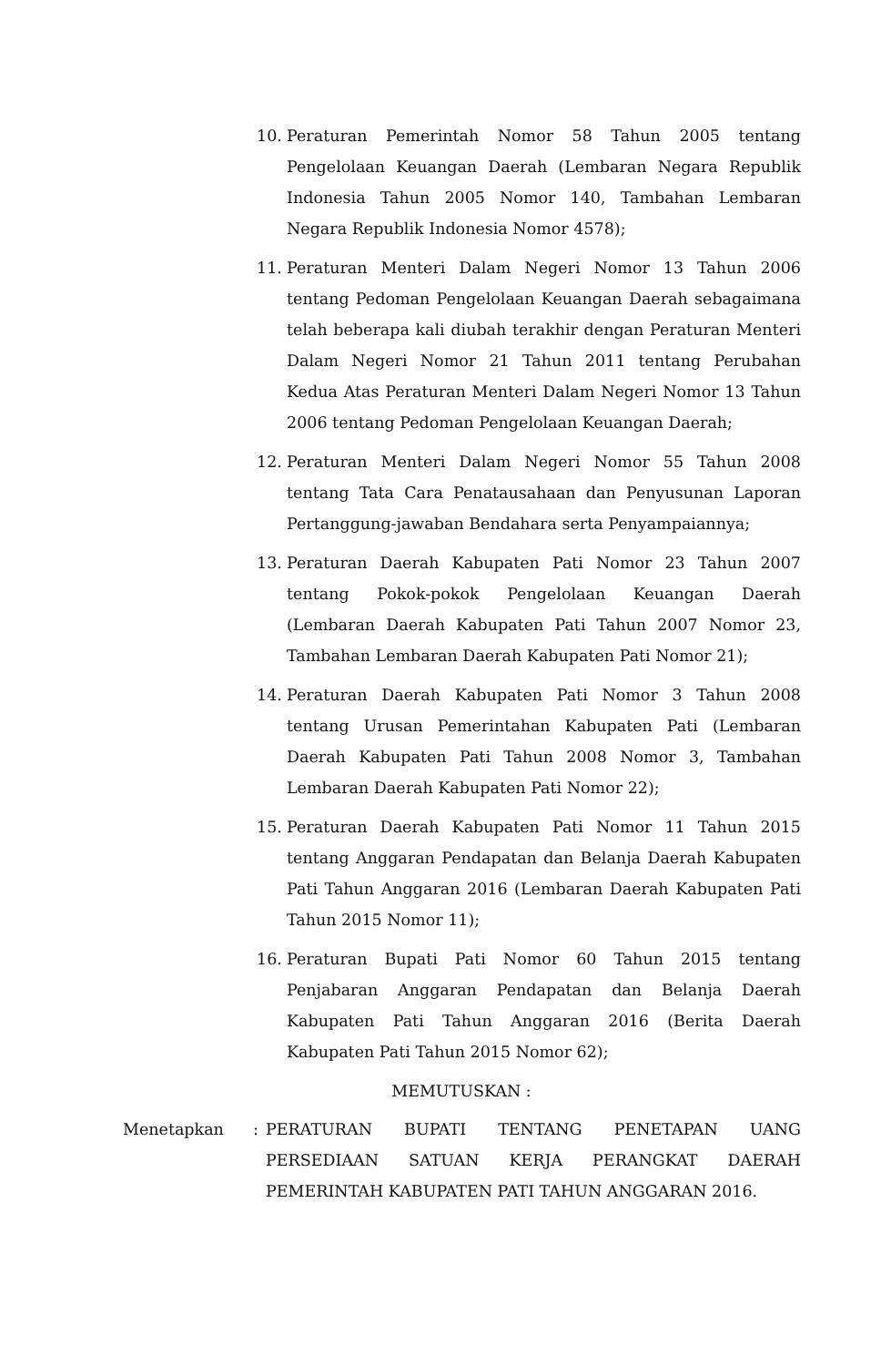10. Peraturan Pemerintah Nomor 58 Tahun 2005 tentang Pengelolaan Keuangan Daerah (Lembaran Negara Republik Indonesia Tahun 2005 Nomor 140, Tambahan Lembaran Negara Republik Indonesia Nomor 4578);
11. Peraturan Menteri Dalam Negeri Nomor 13 Tahun 2006 tentang Pedoman Pengelolaan Keuangan Daerah sebagaimana telah beberapa kali diubah terakhir dengan Peraturan Menteri Dalam Negeri Nomor 21 Tahun 2011 tentang Perubahan Kedua Atas Peraturan Menteri Dalam Negeri Nomor 13 Tahun 2006 tentang Pedoman Pengelolaan Keuangan Daerah;
12. Peraturan Menteri Dalam Negeri Nomor 55 Tahun 2008 tentang Tata Cara Penatausahaan dan Penyusunan Laporan Pertanggung-jawaban Bendahara serta Penyampaiannya;
13. Peraturan Daerah Kabupaten Pati Nomor 23 Tahun 2007 tentang Pokok-pokok Pengelolaan Keuangan Daerah (Lembaran Daerah Kabupaten Pati Tahun 2007 Nomor 23, Tambahan Lembaran Daerah Kabupaten Pati Nomor 21);
14. Peraturan Daerah Kabupaten Pati Nomor 3 Tahun 2008 tentang Urusan Pemerintahan Kabupaten Pati (Lembaran Daerah Kabupaten Pati Tahun 2008 Nomor 3, Tambahan Lembaran Daerah Kabupaten Pati Nomor 22);
15. Peraturan Daerah Kabupaten Pati Nomor 11 Tahun 2015 tentang Anggaran Pendapatan dan Belanja Daerah Kabupaten Pati Tahun Anggaran 2016 (Lembaran Daerah Kabupaten Pati Tahun 2015 Nomor 11);
16. Peraturan Bupati Pati Nomor 60 Tahun 2015 tentang Penjabaran Anggaran Pendapatan dan Belanja Daerah Kabupaten Pati Tahun Anggaran 2016 (Berita Daerah Kabupaten Pati Tahun 2015 Nomor 62);
MEMUTUSKAN :
Menetapkan : PERATURAN BUPATI TENTANG PENETAPAN UANG PERSEDIAAN SATUAN KERJA PERANGKAT DAERAH PEMERINTAH KABUPATEN PATI TAHUN ANGGARAN 2016.